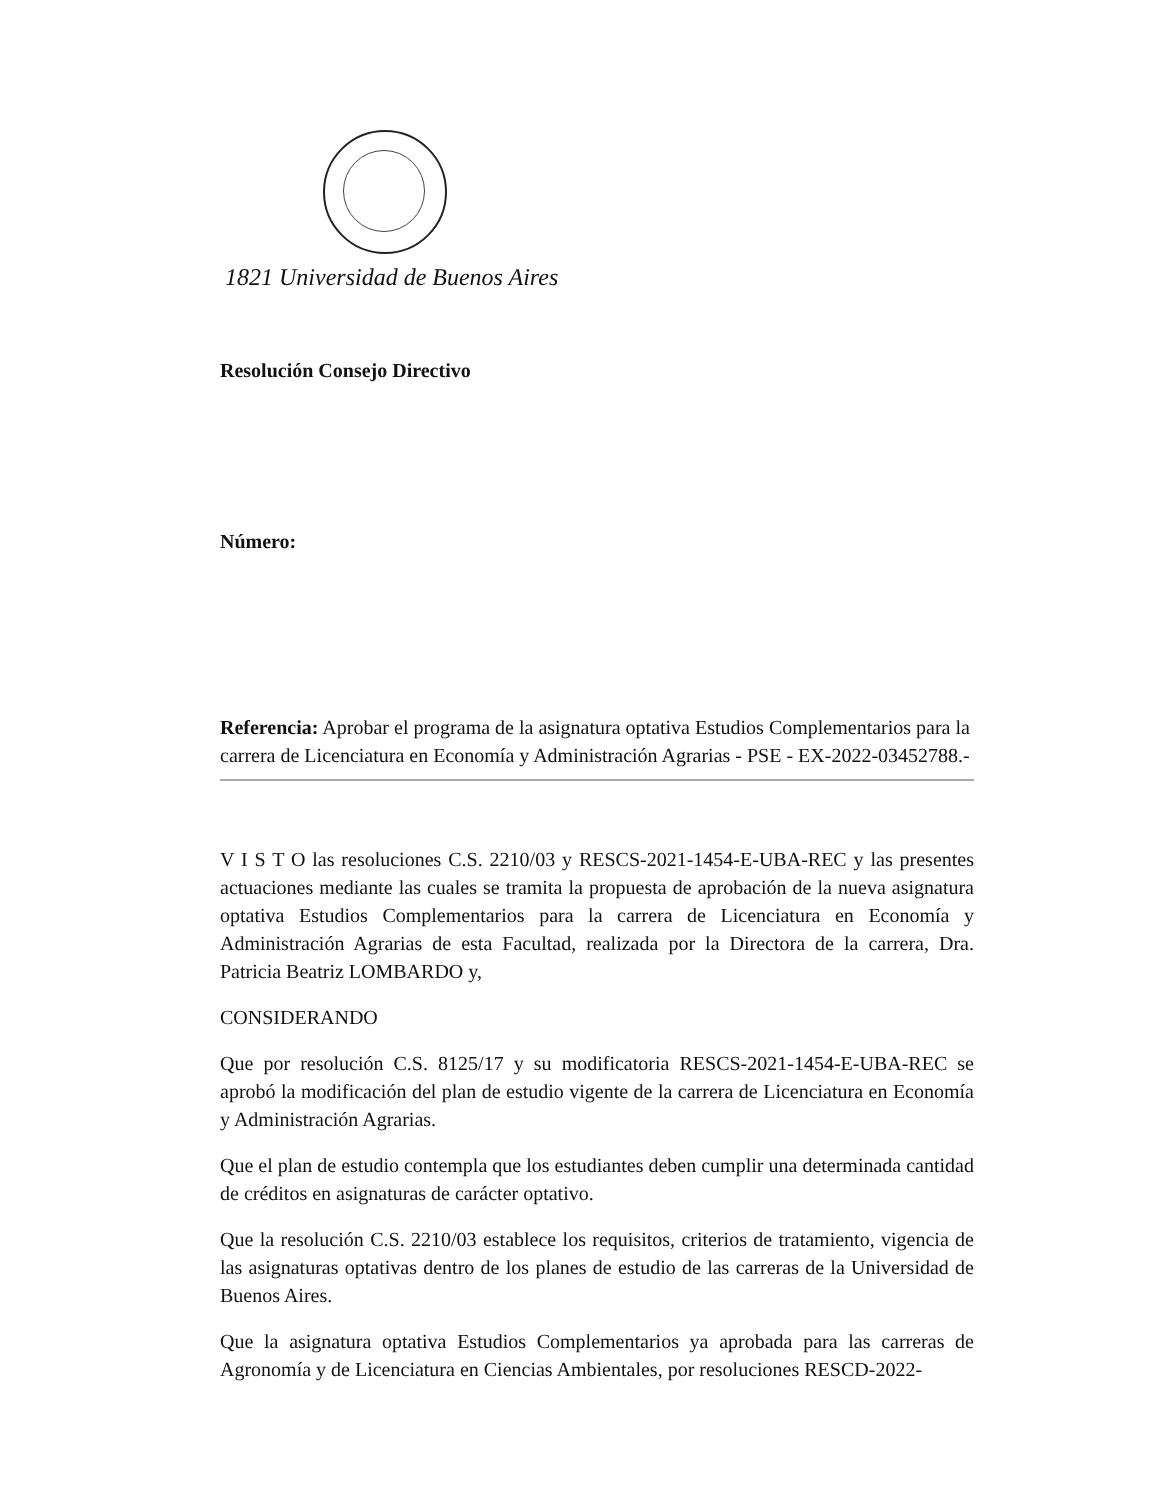1821 Universidad de Buenos Aires
Resolución Consejo Directivo
Número:
Referencia: Aprobar el programa de la asignatura optativa Estudios Complementarios para la carrera de Licenciatura en Economía y Administración Agrarias - PSE - EX-2022-03452788.-
V I S T O las resoluciones C.S. 2210/03 y RESCS-2021-1454-E-UBA-REC y las presentes actuaciones mediante las cuales se tramita la propuesta de aprobación de la nueva asignatura optativa Estudios Complementarios para la carrera de Licenciatura en Economía y Administración Agrarias de esta Facultad, realizada por la Directora de la carrera, Dra. Patricia Beatriz LOMBARDO y,
CONSIDERANDO
Que por resolución C.S. 8125/17 y su modificatoria RESCS-2021-1454-E-UBA-REC se aprobó la modificación del plan de estudio vigente de la carrera de Licenciatura en Economía y Administración Agrarias.
Que el plan de estudio contempla que los estudiantes deben cumplir una determinada cantidad de créditos en asignaturas de carácter optativo.
Que la resolución C.S. 2210/03 establece los requisitos, criterios de tratamiento, vigencia de las asignaturas optativas dentro de los planes de estudio de las carreras de la Universidad de Buenos Aires.
Que la asignatura optativa Estudios Complementarios ya aprobada para las carreras de Agronomía y de Licenciatura en Ciencias Ambientales, por resoluciones RESCD-2022-